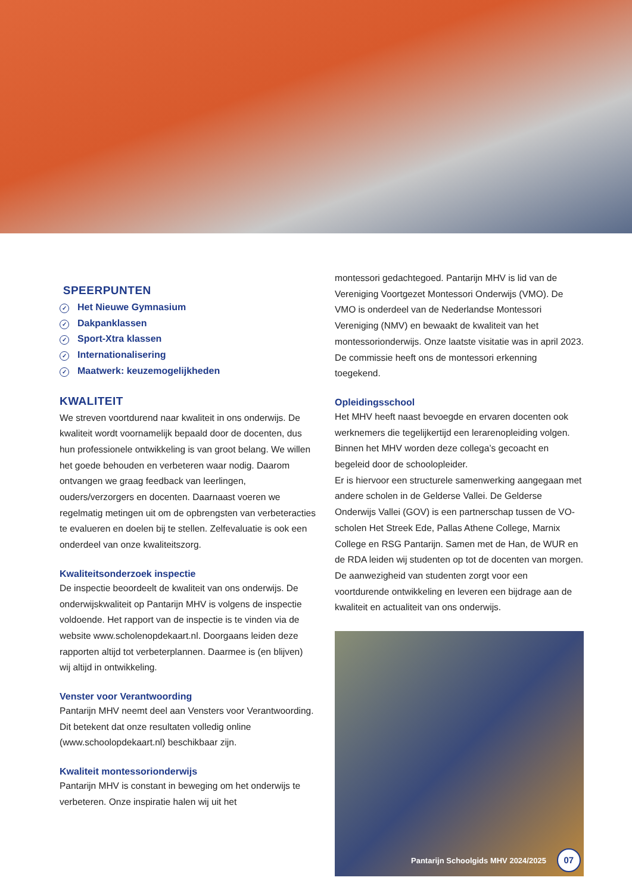SPEERPUNTEN
✓ Het Nieuwe Gymnasium
✓ Dakpanklassen
✓ Sport-Xtra klassen
✓ Internationalisering
✓ Maatwerk: keuzemogelijkheden
KWALITEIT
We streven voortdurend naar kwaliteit in ons onderwijs. De kwaliteit wordt voornamelijk bepaald door de docenten, dus hun professionele ontwikkeling is van groot belang. We willen het goede behouden en verbeteren waar nodig. Daarom ontvangen we graag feedback van leerlingen, ouders/verzorgers en docenten. Daarnaast voeren we regelmatig metingen uit om de opbrengsten van verbeteracties te evalueren en doelen bij te stellen. Zelfevaluatie is ook een onderdeel van onze kwaliteitszorg.
Kwaliteitsonderzoek inspectie
De inspectie beoordeelt de kwaliteit van ons onderwijs. De onderwijskwaliteit op Pantarijn MHV is volgens de inspectie voldoende. Het rapport van de inspectie is te vinden via de website www.scholenopdekaart.nl. Doorgaans leiden deze rapporten altijd tot verbeterplannen. Daarmee is (en blijven) wij altijd in ontwikkeling.
Venster voor Verantwoording
Pantarijn MHV neemt deel aan Vensters voor Verantwoording. Dit betekent dat onze resultaten volledig online (www.schoolopdekaart.nl) beschikbaar zijn.
Kwaliteit montessorionderwijs
Pantarijn MHV is constant in beweging om het onderwijs te verbeteren. Onze inspiratie halen wij uit het
montessori gedachtegoed. Pantarijn MHV is lid van de Vereniging Voortgezet Montessori Onderwijs (VMO). De VMO is onderdeel van de Nederlandse Montessori Vereniging (NMV) en bewaakt de kwaliteit van het montessorionderwijs. Onze laatste visitatie was in april 2023. De commissie heeft ons de montessori erkenning toegekend.
Opleidingsschool
Het MHV heeft naast bevoegde en ervaren docenten ook werknemers die tegelijkertijd een lerarenopleiding volgen. Binnen het MHV worden deze collega’s gecoacht en begeleid door de schoolopleider.
Er is hiervoor een structurele samenwerking aangegaan met andere scholen in de Gelderse Vallei. De Gelderse Onderwijs Vallei (GOV) is een partnerschap tussen de VO-scholen Het Streek Ede, Pallas Athene College, Marnix College en RSG Pantarijn. Samen met de Han, de WUR en de RDA leiden wij studenten op tot de docenten van morgen.
De aanwezigheid van studenten zorgt voor een voortdurende ontwikkeling en leveren een bijdrage aan de kwaliteit en actualiteit van ons onderwijs.
Pantarijn Schoolgids MHV 2024/2025 07